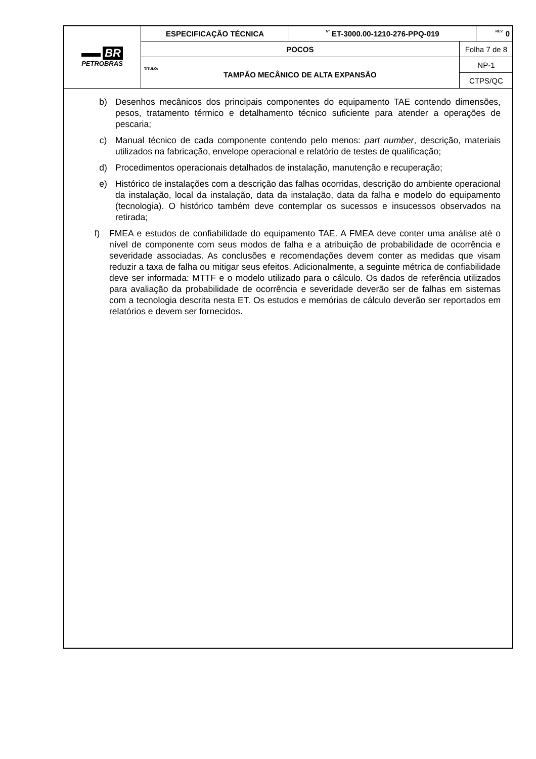| BR PETROBRAS | ESPECIFICAÇÃO TÉCNICA | Nº ET-3000.00-1210-276-PPQ-019 | | REV. 0 |
| | POCOS | | Folha 7 de 8 | |
| | TÍTULO: TAMPÃO MECÂNICO DE ALTA EXPANSÃO | | NP-1 | |
| | | | CTPS/QC | |
b) Desenhos mecânicos dos principais componentes do equipamento TAE contendo dimensões, pesos, tratamento térmico e detalhamento técnico suficiente para atender a operações de pescaria;
c) Manual técnico de cada componente contendo pelo menos: part number, descrição, materiais utilizados na fabricação, envelope operacional e relatório de testes de qualificação;
d) Procedimentos operacionais detalhados de instalação, manutenção e recuperação;
e) Histórico de instalações com a descrição das falhas ocorridas, descrição do ambiente operacional da instalação, local da instalação, data da instalação, data da falha e modelo do equipamento (tecnologia). O histórico também deve contemplar os sucessos e insucessos observados na retirada;
f) FMEA e estudos de confiabilidade do equipamento TAE. A FMEA deve conter uma análise até o nível de componente com seus modos de falha e a atribuição de probabilidade de ocorrência e severidade associadas. As conclusões e recomendações devem conter as medidas que visam reduzir a taxa de falha ou mitigar seus efeitos. Adicionalmente, a seguinte métrica de confiabilidade deve ser informada: MTTF e o modelo utilizado para o cálculo. Os dados de referência utilizados para avaliação da probabilidade de ocorrência e severidade deverão ser de falhas em sistemas com a tecnologia descrita nesta ET. Os estudos e memórias de cálculo deverão ser reportados em relatórios e devem ser fornecidos.